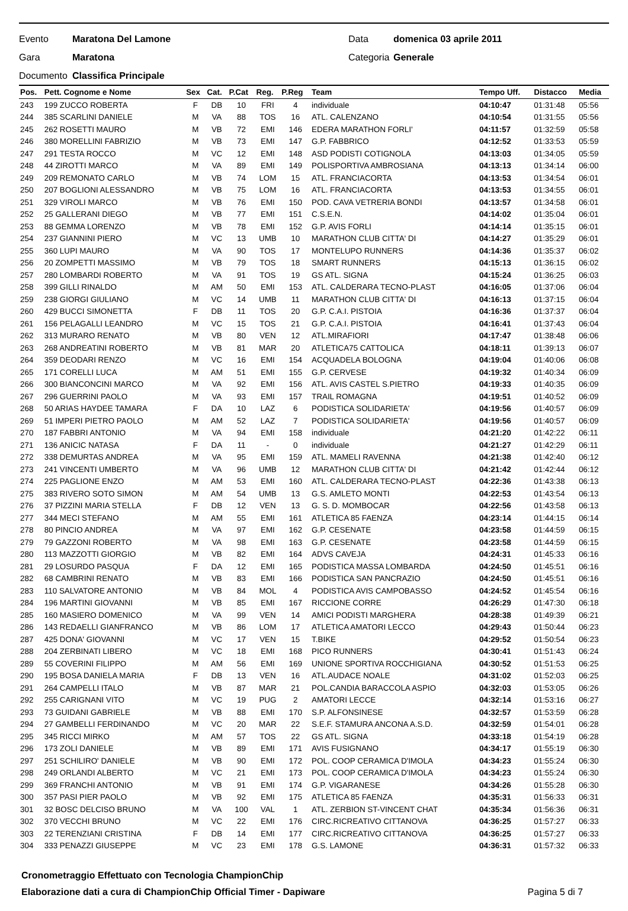Evento Maratona Del Lamone Data domenica 03 aprile 2011
Gara Maratona
Categoria
Generale
Documento Classifica Principale
| Pos. | Pett. Cognome e Nome | Sex | Cat. | P.Cat | Reg. | P.Reg | Team | Tempo Uff. | Distacco | Media |
| --- | --- | --- | --- | --- | --- | --- | --- | --- | --- | --- |
| 243 | 199 ZUCCO ROBERTA | F | DB | 10 | FRI | 4 | individuale | 04:10:47 | 01:31:48 | 05:56 |
| 244 | 385 SCARLINI DANIELE | M | VA | 88 | TOS | 16 | ATL. CALENZANO | 04:10:54 | 01:31:55 | 05:56 |
| 245 | 262 ROSETTI MAURO | M | VB | 72 | EMI | 146 | EDERA MARATHON FORLI' | 04:11:57 | 01:32:59 | 05:58 |
| 246 | 380 MORELLINI FABRIZIO | M | VB | 73 | EMI | 147 | G.P. FABBRICO | 04:12:52 | 01:33:53 | 05:59 |
| 247 | 291 TESTA ROCCO | M | VC | 12 | EMI | 148 | ASD PODISTI COTIGNOLA | 04:13:03 | 01:34:05 | 05:59 |
| 248 | 44 ZIROTTI MARCO | M | VA | 89 | EMI | 149 | POLISPORTIVA AMBROSIANA | 04:13:13 | 01:34:14 | 06:00 |
| 249 | 209 REMONATO CARLO | M | VB | 74 | LOM | 15 | ATL. FRANCIACORTA | 04:13:53 | 01:34:54 | 06:01 |
| 250 | 207 BOGLIONI ALESSANDRO | M | VB | 75 | LOM | 16 | ATL. FRANCIACORTA | 04:13:53 | 01:34:55 | 06:01 |
| 251 | 329 VIROLI MARCO | M | VB | 76 | EMI | 150 | POD. CAVA VETRERIA BONDI | 04:13:57 | 01:34:58 | 06:01 |
| 252 | 25 GALLERANI DIEGO | M | VB | 77 | EMI | 151 | C.S.E.N. | 04:14:02 | 01:35:04 | 06:01 |
| 253 | 88 GEMMA LORENZO | M | VB | 78 | EMI | 152 | G.P. AVIS FORLI | 04:14:14 | 01:35:15 | 06:01 |
| 254 | 237 GIANNINI PIERO | M | VC | 13 | UMB | 10 | MARATHON CLUB CITTA' DI | 04:14:27 | 01:35:29 | 06:01 |
| 255 | 360 LUPI MAURO | M | VA | 90 | TOS | 17 | MONTELUPO RUNNERS | 04:14:36 | 01:35:37 | 06:02 |
| 256 | 20 ZOMPETTI MASSIMO | M | VB | 79 | TOS | 18 | SMART RUNNERS | 04:15:13 | 01:36:15 | 06:02 |
| 257 | 280 LOMBARDI ROBERTO | M | VA | 91 | TOS | 19 | GS ATL. SIGNA | 04:15:24 | 01:36:25 | 06:03 |
| 258 | 399 GILLI RINALDO | M | AM | 50 | EMI | 153 | ATL. CALDERARA TECNO-PLAST | 04:16:05 | 01:37:06 | 06:04 |
| 259 | 238 GIORGI GIULIANO | M | VC | 14 | UMB | 11 | MARATHON CLUB CITTA' DI | 04:16:13 | 01:37:15 | 06:04 |
| 260 | 429 BUCCI SIMONETTA | F | DB | 11 | TOS | 20 | G.P. C.A.I. PISTOIA | 04:16:36 | 01:37:37 | 06:04 |
| 261 | 156 PELAGALLI LEANDRO | M | VC | 15 | TOS | 21 | G.P. C.A.I. PISTOIA | 04:16:41 | 01:37:43 | 06:04 |
| 262 | 313 MURARO RENATO | M | VB | 80 | VEN | 12 | ATL.MIRAFIORI | 04:17:47 | 01:38:48 | 06:06 |
| 263 | 268 ANDREATINI ROBERTO | M | VB | 81 | MAR | 20 | ATLETICA75 CATTOLICA | 04:18:11 | 01:39:13 | 06:07 |
| 264 | 359 DEODARI RENZO | M | VC | 16 | EMI | 154 | ACQUADELA BOLOGNA | 04:19:04 | 01:40:06 | 06:08 |
| 265 | 171 CORELLI LUCA | M | AM | 51 | EMI | 155 | G.P. CERVESE | 04:19:32 | 01:40:34 | 06:09 |
| 266 | 300 BIANCONCINI MARCO | M | VA | 92 | EMI | 156 | ATL. AVIS CASTEL S.PIETRO | 04:19:33 | 01:40:35 | 06:09 |
| 267 | 296 GUERRINI PAOLO | M | VA | 93 | EMI | 157 | TRAIL ROMAGNA | 04:19:51 | 01:40:52 | 06:09 |
| 268 | 50 ARIAS HAYDEE TAMARA | F | DA | 10 | LAZ | 6 | PODISTICA SOLIDARIETA' | 04:19:56 | 01:40:57 | 06:09 |
| 269 | 51 IMPERI PIETRO PAOLO | M | AM | 52 | LAZ | 7 | PODISTICA SOLIDARIETA' | 04:19:56 | 01:40:57 | 06:09 |
| 270 | 187 FABBRI ANTONIO | M | VA | 94 | EMI | 158 | individuale | 04:21:20 | 01:42:22 | 06:11 |
| 271 | 136 ANICIC NATASA | F | DA | 11 | - | 0 | individuale | 04:21:27 | 01:42:29 | 06:11 |
| 272 | 338 DEMURTAS ANDREA | M | VA | 95 | EMI | 159 | ATL. MAMELI RAVENNA | 04:21:38 | 01:42:40 | 06:12 |
| 273 | 241 VINCENTI UMBERTO | M | VA | 96 | UMB | 12 | MARATHON CLUB CITTA' DI | 04:21:42 | 01:42:44 | 06:12 |
| 274 | 225 PAGLIONE ENZO | M | AM | 53 | EMI | 160 | ATL. CALDERARA TECNO-PLAST | 04:22:36 | 01:43:38 | 06:13 |
| 275 | 383 RIVERO SOTO SIMON | M | AM | 54 | UMB | 13 | G.S. AMLETO MONTI | 04:22:53 | 01:43:54 | 06:13 |
| 276 | 37 PIZZINI MARIA STELLA | F | DB | 12 | VEN | 13 | G. S. D. MOMBOCAR | 04:22:56 | 01:43:58 | 06:13 |
| 277 | 344 MECI STEFANO | M | AM | 55 | EMI | 161 | ATLETICA 85 FAENZA | 04:23:14 | 01:44:15 | 06:14 |
| 278 | 80 PINCIO ANDREA | M | VA | 97 | EMI | 162 | G.P. CESENATE | 04:23:58 | 01:44:59 | 06:15 |
| 279 | 79 GAZZONI ROBERTO | M | VA | 98 | EMI | 163 | G.P. CESENATE | 04:23:58 | 01:44:59 | 06:15 |
| 280 | 113 MAZZOTTI GIORGIO | M | VB | 82 | EMI | 164 | ADVS CAVEJA | 04:24:31 | 01:45:33 | 06:16 |
| 281 | 29 LOSURDO PASQUA | F | DA | 12 | EMI | 165 | PODISTICA MASSA LOMBARDA | 04:24:50 | 01:45:51 | 06:16 |
| 282 | 68 CAMBRINI RENATO | M | VB | 83 | EMI | 166 | PODISTICA SAN PANCRAZIO | 04:24:50 | 01:45:51 | 06:16 |
| 283 | 110 SALVATORE ANTONIO | M | VB | 84 | MOL | 4 | PODISTICA AVIS CAMPOBASSO | 04:24:52 | 01:45:54 | 06:16 |
| 284 | 196 MARTINI GIOVANNI | M | VB | 85 | EMI | 167 | RICCIONE CORRE | 04:26:29 | 01:47:30 | 06:18 |
| 285 | 160 MASIERO DOMENICO | M | VA | 99 | VEN | 14 | AMICI PODISTI MARGHERA | 04:28:38 | 01:49:39 | 06:21 |
| 286 | 143 REDAELLI GIANFRANCO | M | VB | 86 | LOM | 17 | ATLETICA AMATORI LECCO | 04:29:43 | 01:50:44 | 06:23 |
| 287 | 425 DONA' GIOVANNI | M | VC | 17 | VEN | 15 | T.BIKE | 04:29:52 | 01:50:54 | 06:23 |
| 288 | 204 ZERBINATI LIBERO | M | VC | 18 | EMI | 168 | PICO RUNNERS | 04:30:41 | 01:51:43 | 06:24 |
| 289 | 55 COVERINI FILIPPO | M | AM | 56 | EMI | 169 | UNIONE SPORTIVA ROCCHIGIANA | 04:30:52 | 01:51:53 | 06:25 |
| 290 | 195 BOSA DANIELA MARIA | F | DB | 13 | VEN | 16 | ATL.AUDACE NOALE | 04:31:02 | 01:52:03 | 06:25 |
| 291 | 264 CAMPELLI ITALO | M | VB | 87 | MAR | 21 | POL.CANDIA BARACCOLA ASPIO | 04:32:03 | 01:53:05 | 06:26 |
| 292 | 255 CARIGNANI VITO | M | VC | 19 | PUG | 2 | AMATORI LECCE | 04:32:14 | 01:53:16 | 06:27 |
| 293 | 73 GUIDANI GABRIELE | M | VB | 88 | EMI | 170 | S.P. ALFONSINESE | 04:32:57 | 01:53:59 | 06:28 |
| 294 | 27 GAMBELLI FERDINANDO | M | VC | 20 | MAR | 22 | S.E.F. STAMURA ANCONA A.S.D. | 04:32:59 | 01:54:01 | 06:28 |
| 295 | 345 RICCI MIRKO | M | AM | 57 | TOS | 22 | GS ATL. SIGNA | 04:33:18 | 01:54:19 | 06:28 |
| 296 | 173 ZOLI DANIELE | M | VB | 89 | EMI | 171 | AVIS FUSIGNANO | 04:34:17 | 01:55:19 | 06:30 |
| 297 | 251 SCHILIRO' DANIELE | M | VB | 90 | EMI | 172 | POL. COOP CERAMICA D'IMOLA | 04:34:23 | 01:55:24 | 06:30 |
| 298 | 249 ORLANDI ALBERTO | M | VC | 21 | EMI | 173 | POL. COOP CERAMICA D'IMOLA | 04:34:23 | 01:55:24 | 06:30 |
| 299 | 369 FRANCHI ANTONIO | M | VB | 91 | EMI | 174 | G.P. VIGARANESE | 04:34:26 | 01:55:28 | 06:30 |
| 300 | 357 PASI PIER PAOLO | M | VB | 92 | EMI | 175 | ATLETICA 85 FAENZA | 04:35:31 | 01:56:33 | 06:31 |
| 301 | 32 BOSC DELCISO BRUNO | M | VA | 100 | VAL | 1 | ATL. ZERBION ST-VINCENT CHAT | 04:35:34 | 01:56:36 | 06:31 |
| 302 | 370 VECCHI BRUNO | M | VC | 22 | EMI | 176 | CIRC.RICREATIVO CITTANOVA | 04:36:25 | 01:57:27 | 06:33 |
| 303 | 22 TERENZIANI CRISTINA | F | DB | 14 | EMI | 177 | CIRC.RICREATIVO CITTANOVA | 04:36:25 | 01:57:27 | 06:33 |
| 304 | 333 PENAZZI GIUSEPPE | M | VC | 23 | EMI | 178 | G.S. LAMONE | 04:36:31 | 01:57:32 | 06:33 |
Cronometraggio Effettuato con Tecnologia ChampionChip
Elaborazione dati a cura di ChampionChip Official Timer - Dapiware Pagina 5 di 7